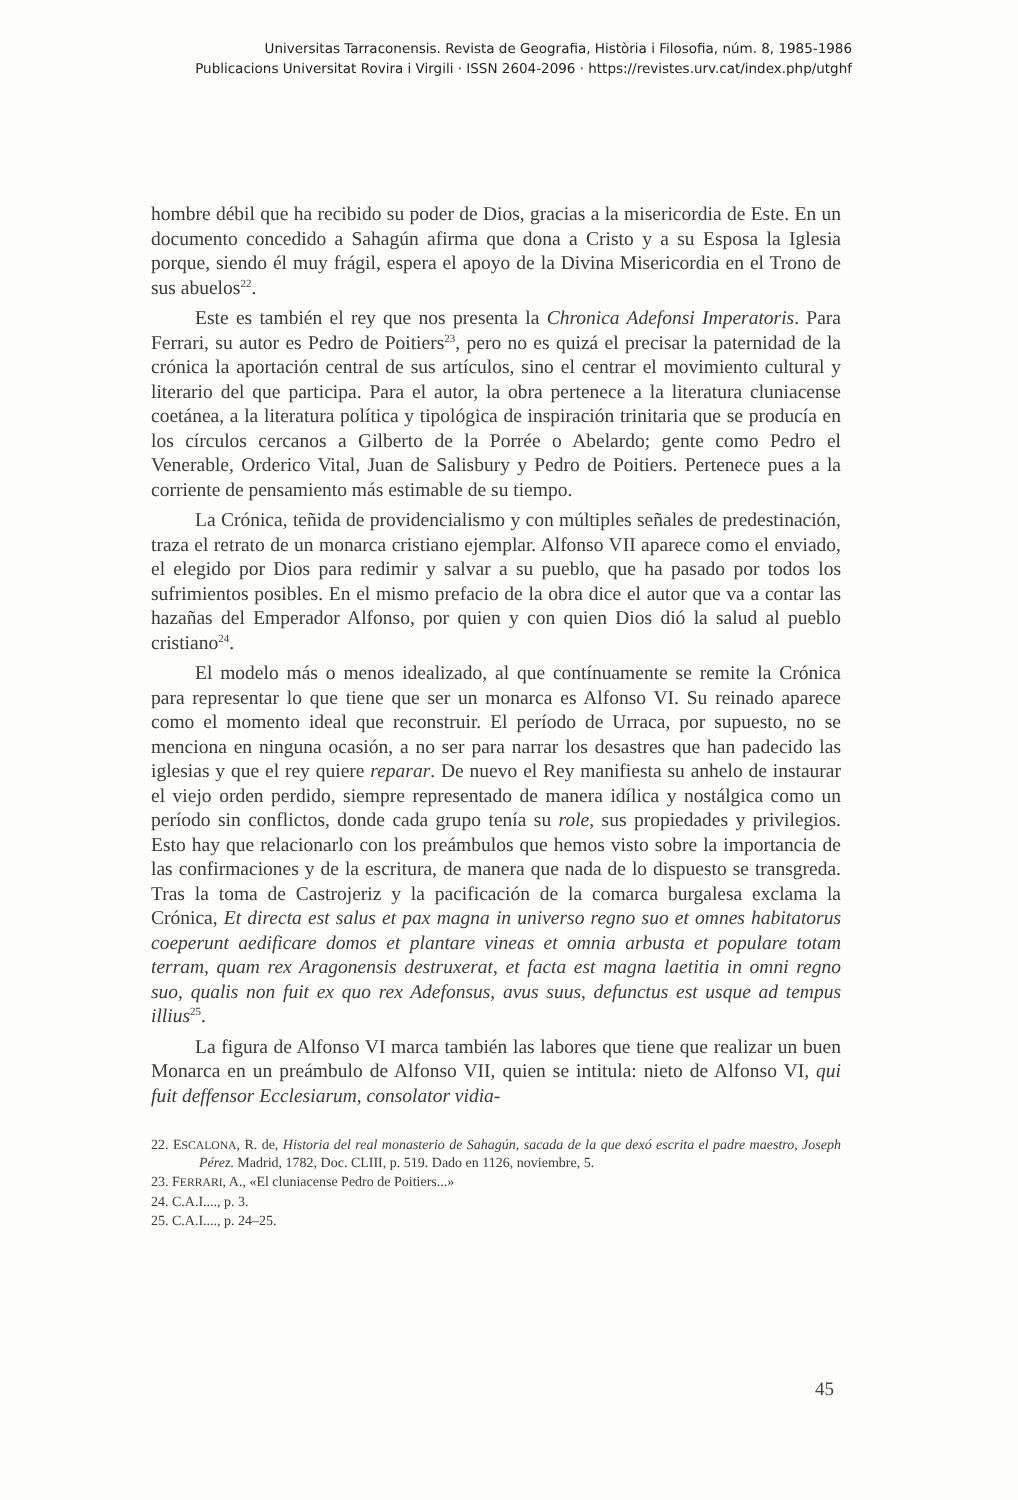Universitas Tarraconensis. Revista de Geografia, Història i Filosofia, núm. 8, 1985-1986
Publicacions Universitat Rovira i Virgili · ISSN 2604-2096 · https://revistes.urv.cat/index.php/utghf
hombre débil que ha recibido su poder de Dios, gracias a la misericordia de Este. En un documento concedido a Sahagún afirma que dona a Cristo y a su Esposa la Iglesia porque, siendo él muy frágil, espera el apoyo de la Divina Misericordia en el Trono de sus abuelos<sup>22</sup>.
Este es también el rey que nos presenta la Chronica Adefonsi Imperatoris. Para Ferrari, su autor es Pedro de Poitiers<sup>23</sup>, pero no es quizá el precisar la paternidad de la crónica la aportación central de sus artículos, sino el centrar el movimiento cultural y literario del que participa. Para el autor, la obra pertenece a la literatura cluniacense coetánea, a la literatura política y tipológica de inspiración trinitaria que se producía en los círculos cercanos a Gilberto de la Porrée o Abelardo; gente como Pedro el Venerable, Orderico Vital, Juan de Salisbury y Pedro de Poitiers. Pertenece pues a la corriente de pensamiento más estimable de su tiempo.
La Crónica, teñida de providencialismo y con múltiples señales de predestinación, traza el retrato de un monarca cristiano ejemplar. Alfonso VII aparece como el enviado, el elegido por Dios para redimir y salvar a su pueblo, que ha pasado por todos los sufrimientos posibles. En el mismo prefacio de la obra dice el autor que va a contar las hazañas del Emperador Alfonso, por quien y con quien Dios dió la salud al pueblo cristiano<sup>24</sup>.
El modelo más o menos idealizado, al que contínuamente se remite la Crónica para representar lo que tiene que ser un monarca es Alfonso VI. Su reinado aparece como el momento ideal que reconstruir. El período de Urraca, por supuesto, no se menciona en ninguna ocasión, a no ser para narrar los desastres que han padecido las iglesias y que el rey quiere reparar. De nuevo el Rey manifiesta su anhelo de instaurar el viejo orden perdido, siempre representado de manera idílica y nostálgica como un período sin conflictos, donde cada grupo tenía su role, sus propiedades y privilegios. Esto hay que relacionarlo con los preámbulos que hemos visto sobre la importancia de las confirmaciones y de la escritura, de manera que nada de lo dispuesto se transgreda. Tras la toma de Castrojeriz y la pacificación de la comarca burgalesa exclama la Crónica, Et directa est salus et pax magna in universo regno suo et omnes habitatorus coeperunt aedificare domos et plantare vineas et omnia arbusta et populare totam terram, quam rex Aragonensis destruxerat, et facta est magna laetitia in omni regno suo, qualis non fuit ex quo rex Adefonsus, avus suus, defunctus est usque ad tempus illius<sup>25</sup>.
La figura de Alfonso VI marca también las labores que tiene que realizar un buen Monarca en un preámbulo de Alfonso VII, quien se intitula: nieto de Alfonso VI, qui fuit deffensor Ecclesiarum, consolator vidia-
22. ESCALONA, R. de, Historia del real monasterio de Sahagún, sacada de la que dexó escrita el padre maestro, Joseph Pérez. Madrid, 1782, Doc. CLIII, p. 519. Dado en 1126, noviembre, 5.
23. FERRARI, A., «El cluniacense Pedro de Poitiers...»
24. C.A.I...., p. 3.
25. C.A.I...., p. 24–25.
45